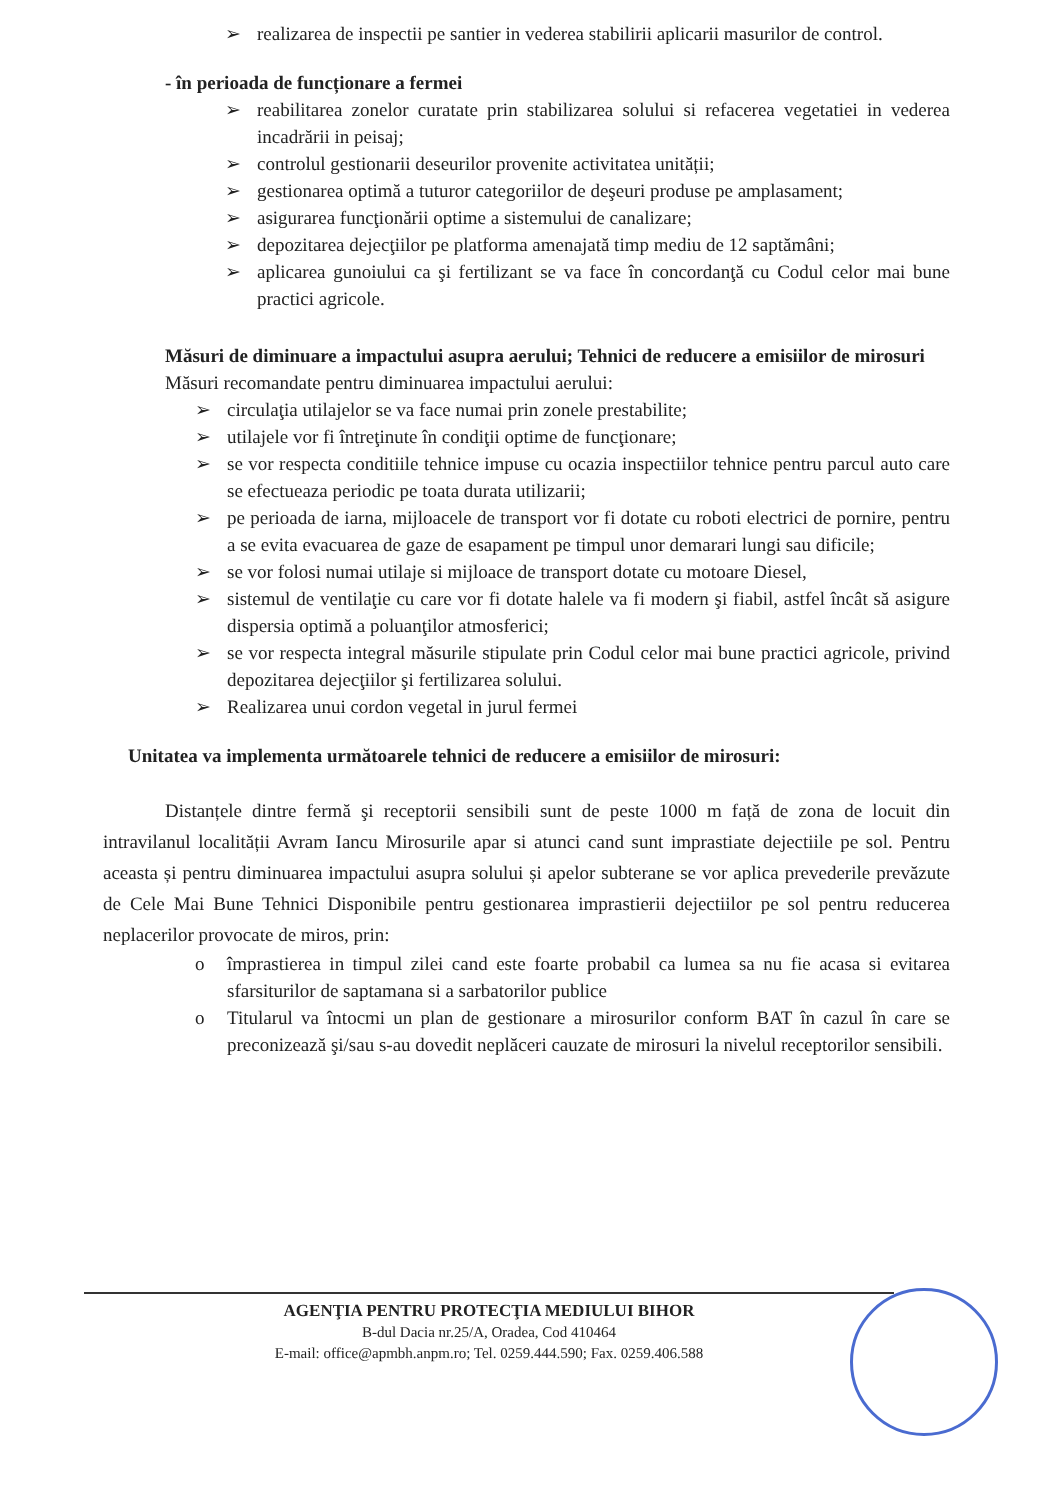➢ realizarea de inspectii pe santier in vederea stabilirii aplicarii masurilor de control.
- în perioada de funcționare a fermei
➢ reabilitarea zonelor curatate prin stabilizarea solului si refacerea vegetatiei in vederea incadrării in peisaj;
➢ controlul gestionarii deseurilor provenite activitatea unității;
➢ gestionarea optimă a tuturor categoriilor de deşeuri produse pe amplasament;
➢ asigurarea funcţionării optime a sistemului de canalizare;
➢ depozitarea dejecţiilor pe platforma amenajată timp mediu de 12 saptămâni;
➢ aplicarea gunoiului ca şi fertilizant se va face în concordanţă cu Codul celor mai bune practici agricole.
Măsuri de diminuare a impactului asupra aerului; Tehnici de reducere a emisiilor de mirosuri
Măsuri recomandate pentru diminuarea impactului aerului:
➢ circulaţia utilajelor se va face numai prin zonele prestabilite;
➢ utilajele vor fi întreţinute în condiţii optime de funcţionare;
➢ se vor respecta conditiile tehnice impuse cu ocazia inspectiilor tehnice pentru parcul auto care se efectueaza periodic pe toata durata utilizarii;
➢ pe perioada de iarna, mijloacele de transport vor fi dotate cu roboti electrici de pornire, pentru a se evita evacuarea de gaze de esapament pe timpul unor demarari lungi sau dificile;
➢ se vor folosi numai utilaje si mijloace de transport dotate cu motoare Diesel,
➢ sistemul de ventilaţie cu care vor fi dotate halele va fi modern şi fiabil, astfel încât să asigure dispersia optimă a poluanţilor atmosferici;
➢ se vor respecta integral măsurile stipulate prin Codul celor mai bune practici agricole, privind depozitarea dejecţiilor şi fertilizarea solului.
➢ Realizarea unui cordon vegetal in jurul fermei
Unitatea va implementa următoarele tehnici de reducere a emisiilor de mirosuri:
Distanțele dintre fermă şi receptorii sensibili sunt de peste 1000 m față de zona de locuit din intravilanul localității Avram Iancu Mirosurile apar si atunci cand sunt imprastiate dejectiile pe sol. Pentru aceasta și pentru diminuarea impactului asupra solului și apelor subterane se vor aplica prevederile prevăzute de Cele Mai Bune Tehnici Disponibile pentru gestionarea imprastierii dejectiilor pe sol pentru reducerea neplacerilor provocate de miros, prin:
o împrastierea in timpul zilei cand este foarte probabil ca lumea sa nu fie acasa si evitarea sfarsiturilor de saptamana si a sarbatorilor publice
o Titularul va întocmi un plan de gestionare a mirosurilor conform BAT în cazul în care se preconizează şi/sau s-au dovedit neplăceri cauzate de mirosuri la nivelul receptorilor sensibili.
AGENŢIA PENTRU PROTECŢIA MEDIULUI BIHOR
B-dul Dacia nr.25/A, Oradea, Cod 410464
E-mail: office@apmbh.anpm.ro; Tel. 0259.444.590; Fax. 0259.406.588